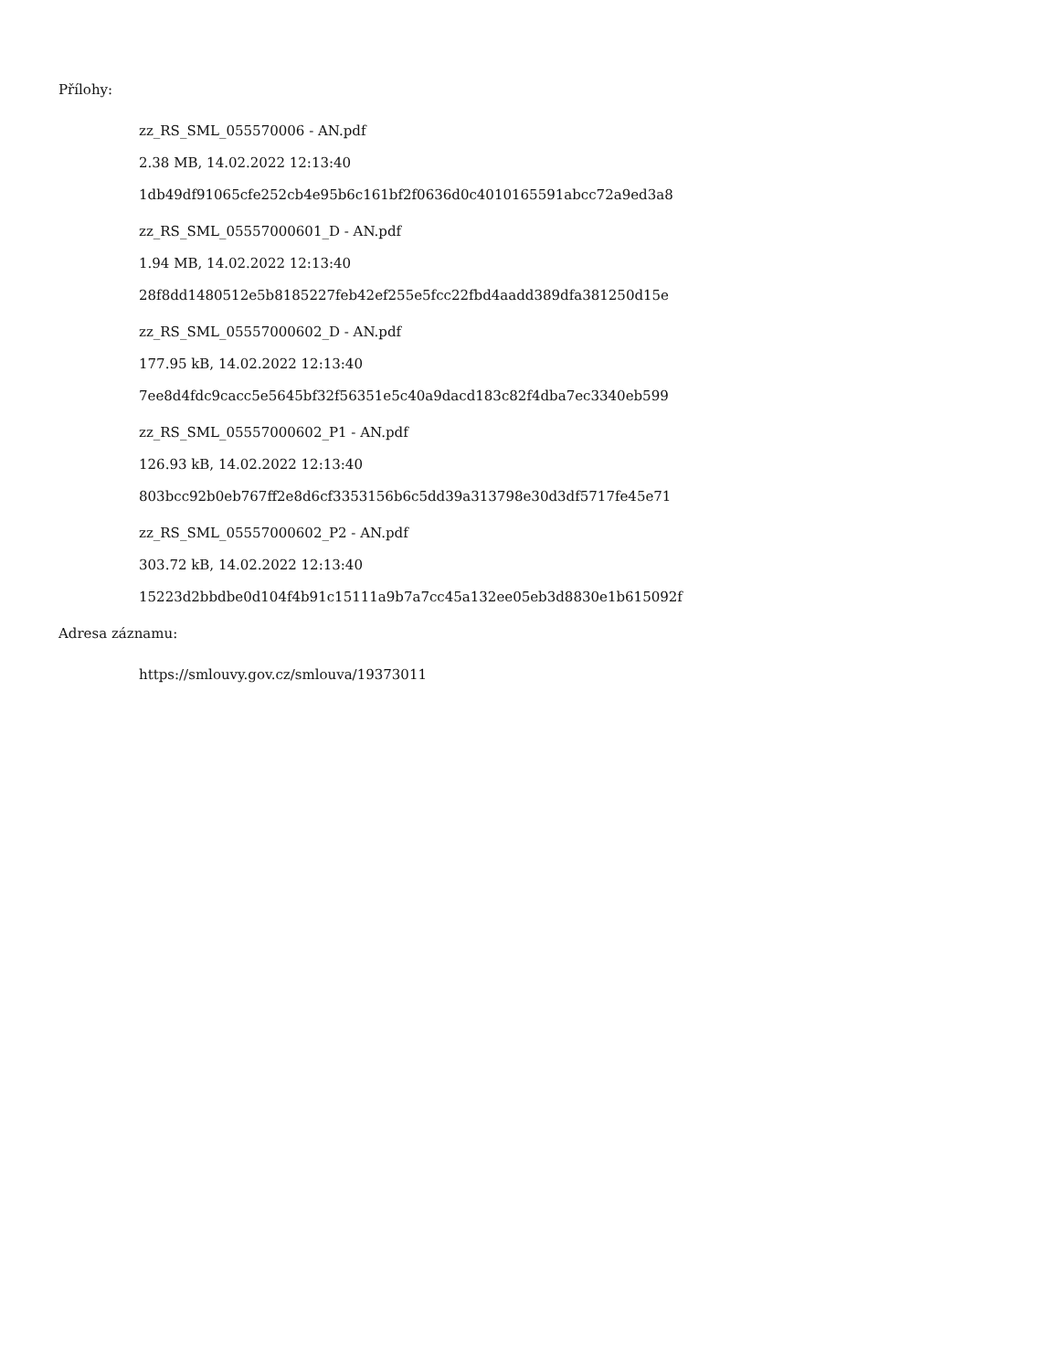Přílohy:
zz_RS_SML_055570006 - AN.pdf
2.38 MB, 14.02.2022 12:13:40
1db49df91065cfe252cb4e95b6c161bf2f0636d0c4010165591abcc72a9ed3a8
zz_RS_SML_05557000601_D - AN.pdf
1.94 MB, 14.02.2022 12:13:40
28f8dd1480512e5b8185227feb42ef255e5fcc22fbd4aadd389dfa381250d15e
zz_RS_SML_05557000602_D - AN.pdf
177.95 kB, 14.02.2022 12:13:40
7ee8d4fdc9cacc5e5645bf32f56351e5c40a9dacd183c82f4dba7ec3340eb599
zz_RS_SML_05557000602_P1 - AN.pdf
126.93 kB, 14.02.2022 12:13:40
803bcc92b0eb767ff2e8d6cf3353156b6c5dd39a313798e30d3df5717fe45e71
zz_RS_SML_05557000602_P2 - AN.pdf
303.72 kB, 14.02.2022 12:13:40
15223d2bbdbe0d104f4b91c15111a9b7a7cc45a132ee05eb3d8830e1b615092f
Adresa záznamu:
https://smlouvy.gov.cz/smlouva/19373011